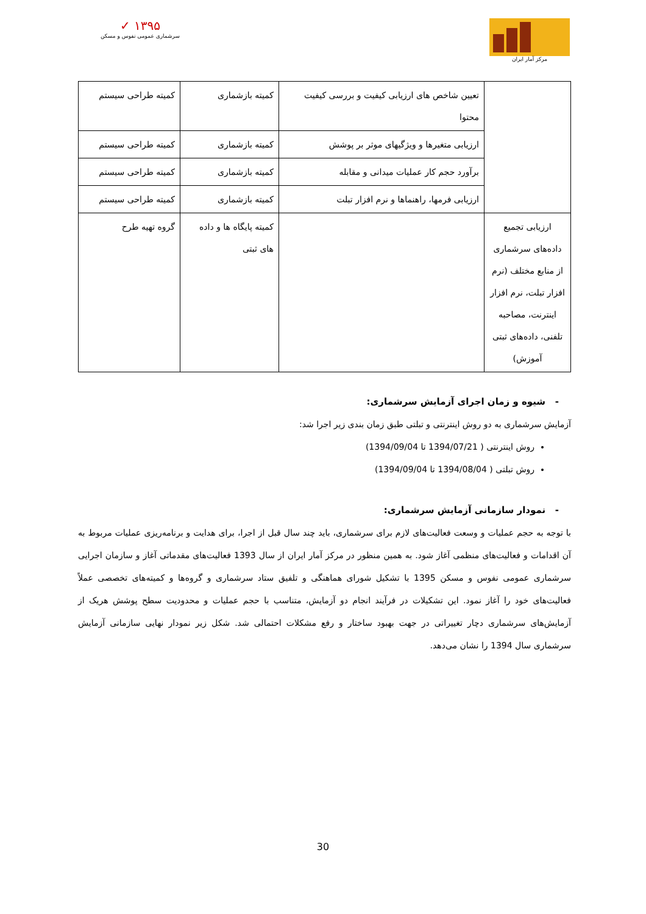✓ ۱۳۹۵
سرشماری عمومی نفوس و مسکن
مرکز آمار ایران
| | تعیین شاخص های ارزیابی کیفیت و بررسی کیفیت محتوا | کمیته بازشماری | کمیته طراحی سیستم |
| | ارزیابی متغیرها و ویژگیهای موثر بر پوشش | کمیته بازشماری | کمیته طراحی سیستم |
| | برآورد حجم کار عملیات میدانی و مقابله | کمیته بازشماری | کمیته طراحی سیستم |
| | ارزیابی فرمها، راهنماها و نرم افزار تبلت | کمیته بازشماری | کمیته طراحی سیستم |
| ارزیابی تجمیع داده‌های سرشماری از منابع مختلف (نرم افزار تبلت، نرم افزار اینترنت، مصاحبه تلفنی، داده‌های ثبتی آموزش) | | کمیته پایگاه ها و داده های ثبتی | گروه تهیه طرح |
- شیوه و زمان اجرای آزمایش سرشماری:
آزمایش سرشماری به دو روش اینترنتی و تبلتی طبق زمان بندی زیر اجرا شد:
روش اینترنتی ( 1394/07/21 تا 1394/09/04)
روش تبلتی ( 1394/08/04 تا 1394/09/04)
- نمودار سازمانی آزمایش سرشماری:
با توجه به حجم عملیات و وسعت فعالیت‌های لازم برای سرشماری، باید چند سال قبل از اجرا، برای هدایت و برنامه‌ریزی عملیات مربوط به آن اقدامات و فعالیت‌های منظمی آغاز شود. به همین منظور در مرکز آمار ایران از سال 1393 فعالیت‌های مقدماتی آغاز و سازمان اجرایی سرشماری عمومی نفوس و مسکن 1395 با تشکیل شورای هماهنگی و تلفیق ستاد سرشماری و گروه‌ها و کمیته‌های تخصصی عملاً فعالیت‌های خود را آغاز نمود. این تشکیلات در فرآیند انجام دو آزمایش، متناسب با حجم عملیات و محدودیت سطح پوشش هریک از آزمایش‌های سرشماری دچار تغییراتی در جهت بهبود ساختار و رفع مشکلات احتمالی شد. شکل زیر نمودار نهایی سازمانی آزمایش سرشماری سال 1394 را نشان می‌دهد.
30